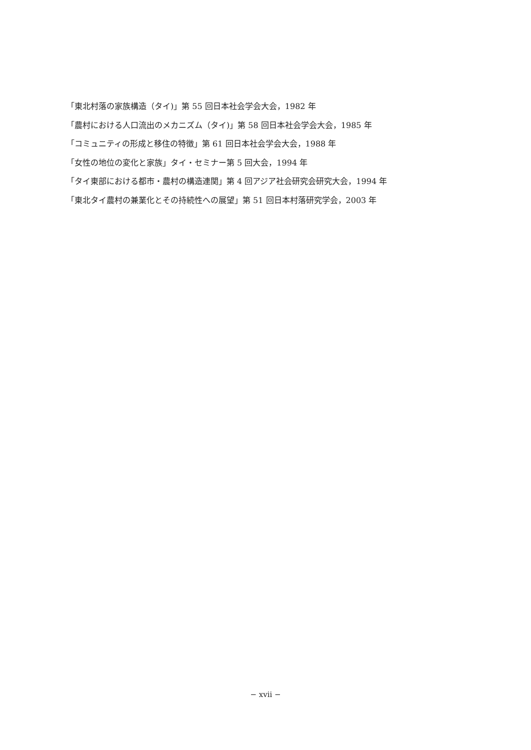「東北村落の家族構造（タイ)」第 55 回日本社会学会大会，1982 年
「農村における人口流出のメカニズム（タイ)」第 58 回日本社会学会大会，1985 年
「コミュニティの形成と移住の特徴」第 61 回日本社会学会大会，1988 年
「女性の地位の変化と家族」タイ・セミナー第 5 回大会，1994 年
「タイ東部における都市・農村の構造連関」第 4 回アジア社会研究会研究大会，1994 年
「東北タイ農村の兼業化とその持続性への展望」第 51 回日本村落研究学会，2003 年
− xvii −